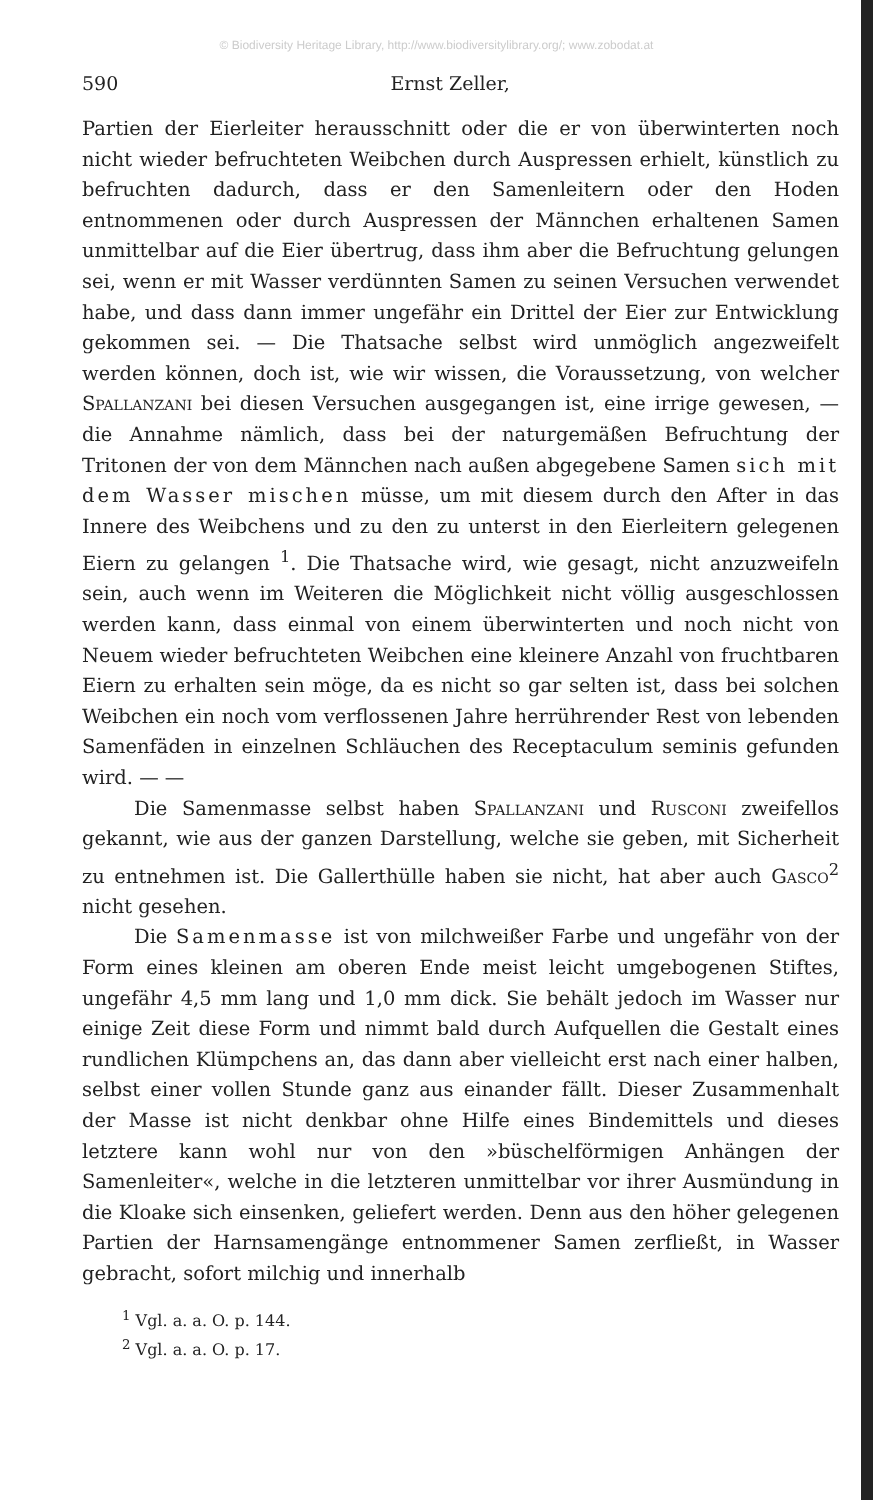© Biodiversity Heritage Library, http://www.biodiversitylibrary.org/; www.zobodat.at
590 Ernst Zeller,
Partien der Eierleiter herausschnitt oder die er von überwinterten noch nicht wieder befruchteten Weibchen durch Auspressen erhielt, künstlich zu befruchten dadurch, dass er den Samenleitern oder den Hoden entnommenen oder durch Auspressen der Männchen erhaltenen Samen unmittelbar auf die Eier übertrug, dass ihm aber die Befruchtung gelungen sei, wenn er mit Wasser verdünnten Samen zu seinen Versuchen verwendet habe, und dass dann immer ungefähr ein Drittel der Eier zur Entwicklung gekommen sei. — Die Thatsache selbst wird unmöglich angezweifelt werden können, doch ist, wie wir wissen, die Voraussetzung, von welcher Spallanzani bei diesen Versuchen ausgegangen ist, eine irrige gewesen, — die Annahme nämlich, dass bei der naturgemäßen Befruchtung der Tritonen der von dem Männchen nach außen abgegebene Samen sich mit dem Wasser mischen müsse, um mit diesem durch den After in das Innere des Weibchens und zu den zu unterst in den Eierleitern gelegenen Eiern zu gelangen <sup>1</sup>. Die Thatsache wird, wie gesagt, nicht anzuzweifeln sein, auch wenn im Weiteren die Möglichkeit nicht völlig ausgeschlossen werden kann, dass einmal von einem überwinterten und noch nicht von Neuem wieder befruchteten Weibchen eine kleinere Anzahl von fruchtbaren Eiern zu erhalten sein möge, da es nicht so gar selten ist, dass bei solchen Weibchen ein noch vom verflossenen Jahre herrührender Rest von lebenden Samenfäden in einzelnen Schläuchen des Receptaculum seminis gefunden wird. — —
Die Samenmasse selbst haben Spallanzani und Rusconi zweifellos gekannt, wie aus der ganzen Darstellung, welche sie geben, mit Sicherheit zu entnehmen ist. Die Gallerthülle haben sie nicht, hat aber auch Gasco<sup>2</sup> nicht gesehen.
Die Samenmasse ist von milchweißer Farbe und ungefähr von der Form eines kleinen am oberen Ende meist leicht umgebogenen Stiftes, ungefähr 4,5 mm lang und 1,0 mm dick. Sie behält jedoch im Wasser nur einige Zeit diese Form und nimmt bald durch Aufquellen die Gestalt eines rundlichen Klümpchens an, das dann aber vielleicht erst nach einer halben, selbst einer vollen Stunde ganz aus einander fällt. Dieser Zusammenhalt der Masse ist nicht denkbar ohne Hilfe eines Bindemittels und dieses letztere kann wohl nur von den »büschelförmigen Anhängen der Samenleiter«, welche in die letzteren unmittelbar vor ihrer Ausmündung in die Kloake sich einsenken, geliefert werden. Denn aus den höher gelegenen Partien der Harnsamengänge entnommener Samen zerfließt, in Wasser gebracht, sofort milchig und innerhalb
<sup>1</sup> Vgl. a. a. O. p. 144.
<sup>2</sup> Vgl. a. a. O. p. 17.